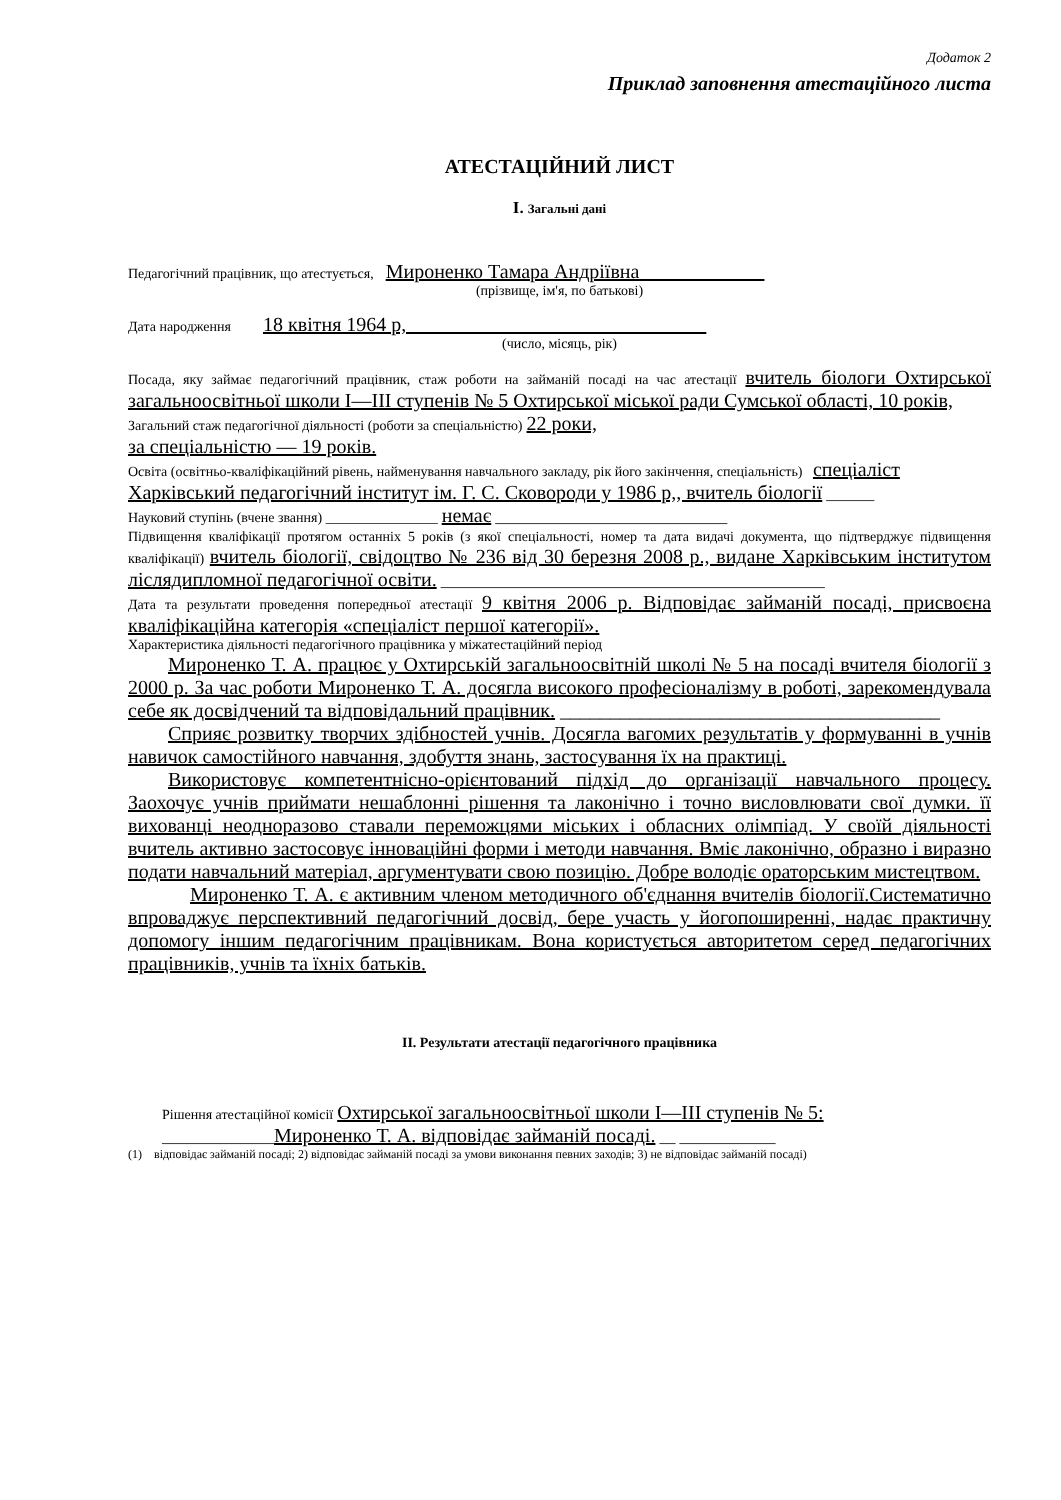Додаток 2
Приклад заповнення атестаційного листа
АТЕСТАЦІЙНИЙ ЛИСТ
І. Загальні дані
Педагогічний працівник, що атестується, Мироненко Тамара Андріївна
(прізвище, ім'я, по батькові)
Дата народження 18 квітня 1964 р,
(число, місяць, рік)
Посада, яку займає педагогічний працівник, стаж роботи на займаній посаді на час атестації вчитель біологи Охтирської загальноосвітньої школи I—III ступенів № 5 Охтирської міської ради Сумської області, 10 років,
Загальний стаж педагогічної діяльності (роботи за спеціальністю) 22 роки,
за спеціальністю — 19 років.
Освіта (освітньо-кваліфікаційний рівень, найменування навчального закладу, рік його закінчення, спеціальність) спеціаліст
Харківський педагогічний інститут ім. Г. С. Сковороди у 1986 р,, вчитель біології ______
Науковий ступінь (вчене звання) ________________ немає _____________________________
Підвищення кваліфікації протягом останніх 5 років (з якої спеціальності, номер та дата видачі документа, що підтверджує підвищення кваліфікації) вчитель біології, свідоцтво № 236 від 30 березня 2008 р., видане Харківським інститутом лісляди­пломної педагогічної освіти. ________________________________________________
Дата та результати проведення попередньої атестації 9 квітня 2006 р. Відповідає займаній посаді, присвоєна кваліфікаційна категорія «спеціаліст першої категорії».
Характеристика діяльності педагогічного працівника у міжатестаційний період
Мироненко Т. А. працює у Охтирській загальноосвітній школі № 5 на посаді вчителя біології з 2000 р. За час роботи Мироненко Т. А. досягла високого професіоналізму в роботі, зарекомендувала себе як досвідчений та відповідальний працівник. ______________________________________
Сприяє розвитку творчих здібностей учнів. Досягла вагомих результатів у формуванні в учнів навичок самостійного навчання, здобуття знань, застосування їх на практиці.
Використовує компетентнісно-орієнтований підхід до організації навчального процесу. Заохочує учнів приймати нешаблонні рішення та лаконічно і точно висловлювати свої думки. її вихованці неодноразово ставали переможцями міських і обласних олімпіад. У своїй діяльності вчитель активно застосовує інноваційні форми і методи навчання. Вміє лаконічно, образно і виразно подати навчальний матеріал, аргументувати свою позицію. Добре володіє ораторським мистецтвом.
Мироненко Т. А. є активним членом методичного об'єднання вчителів біології.Систематично впроваджує перспективний педагогічний досвід, бере участь у йогопоширенні, надає практичну допомогу іншим педагогічним працівникам. Вона користується авторитетом серед педагогічних працівників, учнів та їхніх батьків.
II. Результати атестації педагогічного працівника
Рішення атестаційної комісії Охтирської загальноосвітньої школи I—III ступенів № 5:
______________Мироненко Т. А. відповідає займаній посаді. __ ____________
(1) відповідає займаній посаді; 2) відповідає займаній посаді за умови виконання певних заходів; 3) не відповідає займаній посаді)